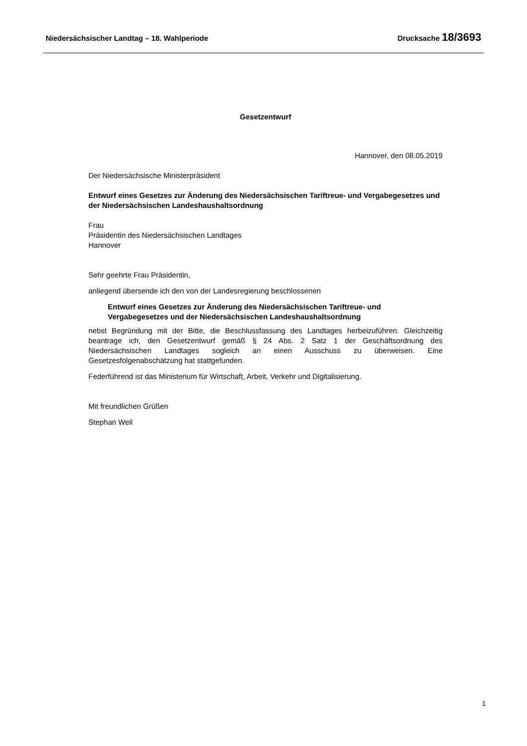Niedersächsischer Landtag – 18. Wahlperiode Drucksache 18/3693
Gesetzentwurf
Hannover, den 08.05.2019
Der Niedersächsische Ministerpräsident
Entwurf eines Gesetzes zur Änderung des Niedersächsischen Tariftreue- und Vergabegesetzes und der Niedersächsischen Landeshaushaltsordnung
Frau
Präsidentin des Niedersächsischen Landtages
Hannover
Sehr geehrte Frau Präsidentin,
anliegend übersende ich den von der Landesregierung beschlossenen
Entwurf eines Gesetzes zur Änderung des Niedersächsischen Tariftreue- und Vergabegesetzes und der Niedersächsischen Landeshaushaltsordnung
nebst Begründung mit der Bitte, die Beschlussfassung des Landtages herbeizuführen. Gleichzeitig beantrage ich, den Gesetzentwurf gemäß § 24 Abs. 2 Satz 1 der Geschäftsordnung des Niedersächsischen Landtages sogleich an einen Ausschuss zu überweisen. Eine Gesetzesfolgenabschätzung hat stattgefunden.
Federführend ist das Ministerium für Wirtschaft, Arbeit, Verkehr und Digitalisierung.
Mit freundlichen Grüßen
Stephan Weil
1